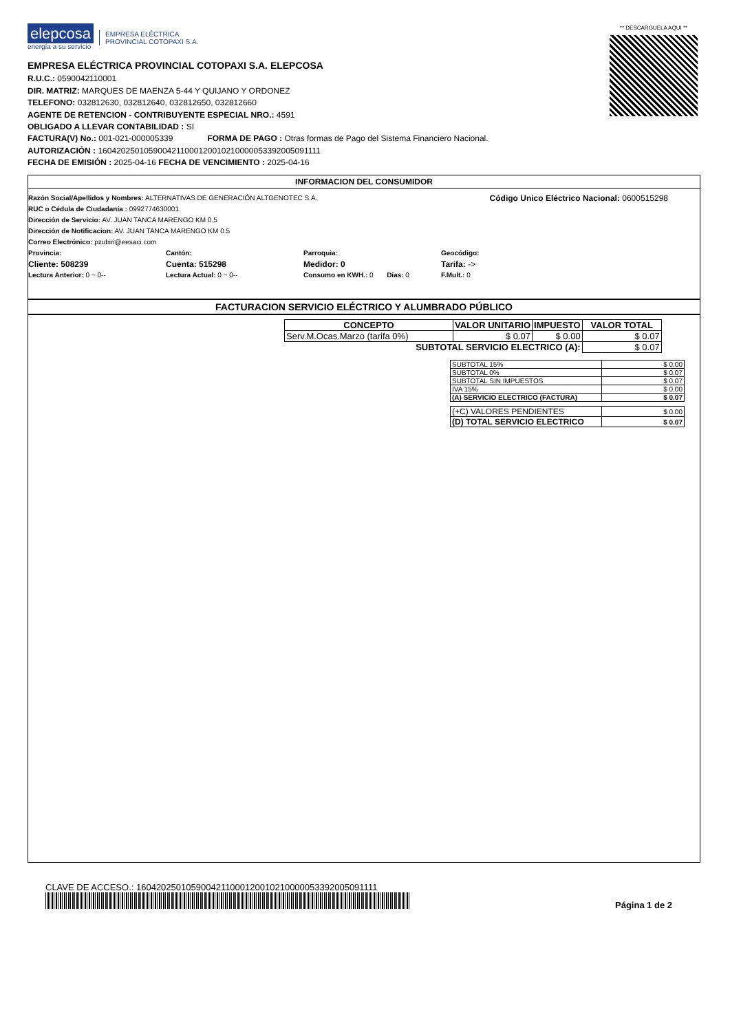elepcosa
energía a su servicio
EMPRESA ELÉCTRICA
PROVINCIAL COTOPAXI S.A.
** DESCARGUELA AQUI **
EMPRESA ELÉCTRICA PROVINCIAL COTOPAXI S.A. ELEPCOSA
R.U.C.: 0590042110001
DIR. MATRIZ: MARQUES DE MAENZA 5-44 Y QUIJANO Y ORDONEZ
TELEFONO: 032812630, 032812640, 032812650, 032812660
AGENTE DE RETENCION - CONTRIBUYENTE ESPECIAL NRO.: 4591
OBLIGADO A LLEVAR CONTABILIDAD : SI
FACTURA(V) No.: 001-021-000005339 FORMA DE PAGO : Otras formas de Pago del Sistema Financiero Nacional.
AUTORIZACIÓN : 1604202501059004211000120010210000053392005091111
FECHA DE EMISIÓN : 2025-04-16 FECHA DE VENCIMIENTO : 2025-04-16
INFORMACION DEL CONSUMIDOR
Razón Social/Apellidos y Nombres: ALTERNATIVAS DE GENERACIÓN ALTGENOTEC S.A. Código Unico Eléctrico Nacional: 0600515298
RUC o Cédula de Ciudadanía : 0992774630001
Dirección de Servicio: AV. JUAN TANCA MARENGO KM 0.5
Dirección de Notificacion: AV. JUAN TANCA MARENGO KM 0.5
Correo Electrónico: pzubiri@eesaci.com
Provincia: Cantón: Parroquia: Geocódigo:
Cliente: 508239 Cuenta: 515298 Medidor: 0 Tarifa: ->
Lectura Anterior: 0 ~ 0-- Lectura Actual: 0 ~ 0-- Consumo en KWH.: 0 Días: 0 F.Mult.: 0
FACTURACION SERVICIO ELÉCTRICO Y ALUMBRADO PÚBLICO
| CONCEPTO | VALOR UNITARIO | IMPUESTO | VALOR TOTAL |
| --- | --- | --- | --- |
| Serv.M.Ocas.Marzo (tarifa 0%) | $ 0.07 | $ 0.00 | $ 0.07 |
| SUBTOTAL SERVICIO ELECTRICO (A): | | | $ 0.07 |
| SUBTOTAL 15% | $ 0.00 |
| SUBTOTAL 0% | $ 0.07 |
| SUBTOTAL SIN IMPUESTOS | $ 0.07 |
| IVA 15% | $ 0.00 |
| (A) SERVICIO ELECTRICO (FACTURA) | $ 0.07 |
| (+C) VALORES PENDIENTES | $ 0.00 |
| (D) TOTAL SERVICIO ELECTRICO | $ 0.07 |
CLAVE DE ACCESO.: 1604202501059004211000120010210000053392005091111
Página 1 de 2